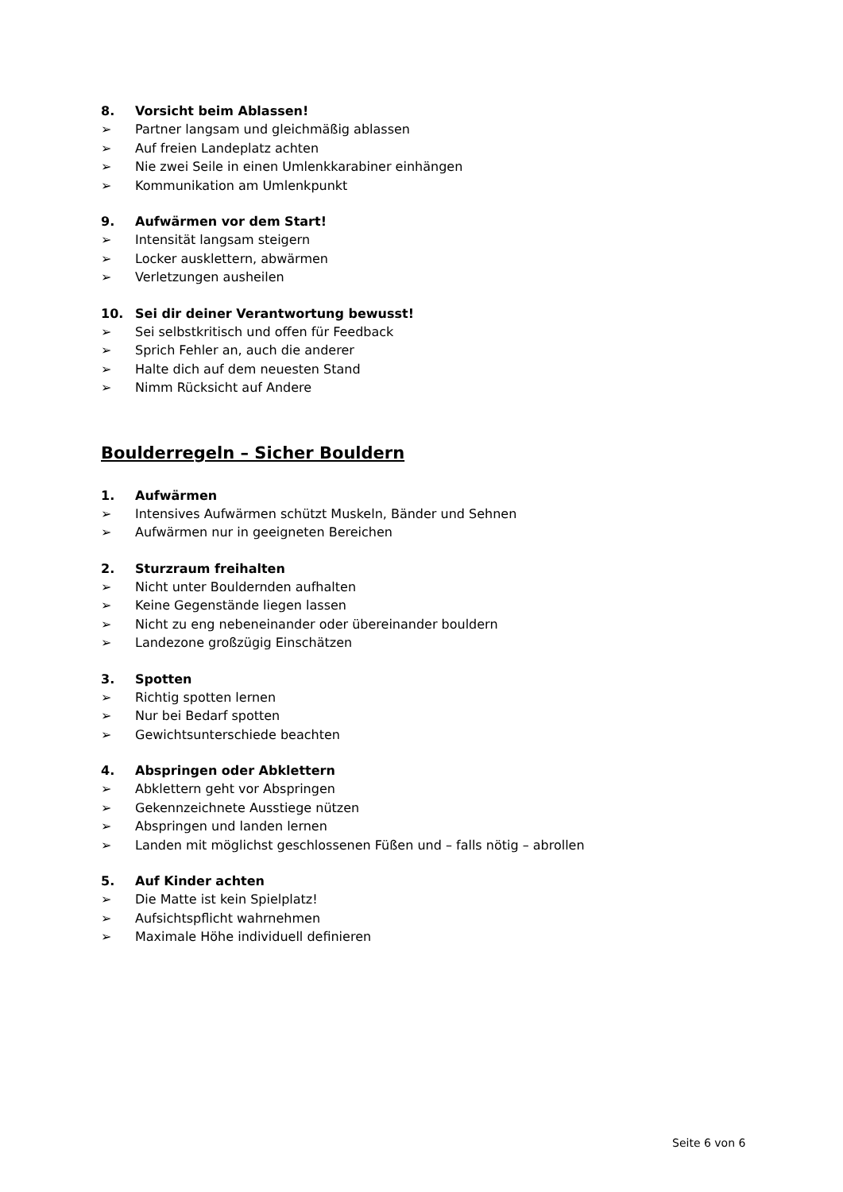8. Vorsicht beim Ablassen!
➢ Partner langsam und gleichmäßig ablassen
➢ Auf freien Landeplatz achten
➢ Nie zwei Seile in einen Umlenkkarabiner einhängen
➢ Kommunikation am Umlenkpunkt
9. Aufwärmen vor dem Start!
➢ Intensität langsam steigern
➢ Locker ausklettern, abwärmen
➢ Verletzungen ausheilen
10. Sei dir deiner Verantwortung bewusst!
➢ Sei selbstkritisch und offen für Feedback
➢ Sprich Fehler an, auch die anderer
➢ Halte dich auf dem neuesten Stand
➢ Nimm Rücksicht auf Andere
Boulderregeln – Sicher Bouldern
1. Aufwärmen
➢ Intensives Aufwärmen schützt Muskeln, Bänder und Sehnen
➢ Aufwärmen nur in geeigneten Bereichen
2. Sturzraum freihalten
➢ Nicht unter Bouldernden aufhalten
➢ Keine Gegenstände liegen lassen
➢ Nicht zu eng nebeneinander oder übereinander bouldern
➢ Landezone großzügig Einschätzen
3. Spotten
➢ Richtig spotten lernen
➢ Nur bei Bedarf spotten
➢ Gewichtsunterschiede beachten
4. Abspringen oder Abklettern
➢ Abklettern geht vor Abspringen
➢ Gekennzeichnete Ausstiege nützen
➢ Abspringen und landen lernen
➢ Landen mit möglichst geschlossenen Füßen und – falls nötig – abrollen
5. Auf Kinder achten
➢ Die Matte ist kein Spielplatz!
➢ Aufsichtspflicht wahrnehmen
➢ Maximale Höhe individuell definieren
Seite 6 von 6